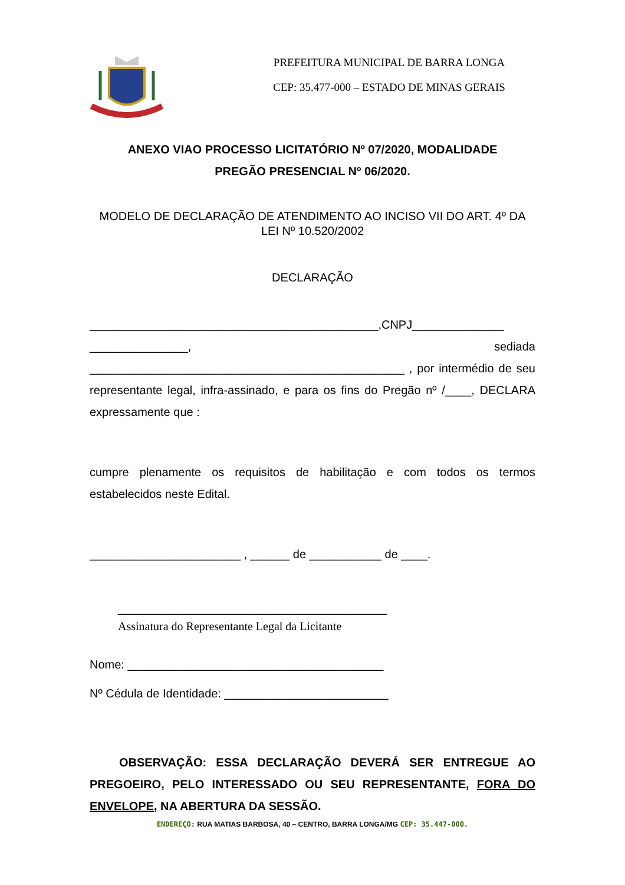PREFEITURA MUNICIPAL DE BARRA LONGA
CEP: 35.477-000 – ESTADO DE MINAS GERAIS
ANEXO VIAO PROCESSO LICITATÓRIO Nº 07/2020, MODALIDADE
PREGÃO PRESENCIAL Nº 06/2020.
MODELO DE DECLARAÇÃO DE ATENDIMENTO AO INCISO VII DO ART. 4º DA LEI Nº 10.520/2002
DECLARAÇÃO
____________________________________________,CNPJ______________ _______________, sediada ________________________________________________ , por intermédio de seu representante legal, infra-assinado, e para os fins do Pregão nº /____, DECLARA expressamente que :
cumpre plenamente os requisitos de habilitação e com todos os termos estabelecidos neste Edital.
_______________________ , ______ de ___________ de ____.
_________________________________________
Assinatura do Representante Legal da Licitante
Nome: _______________________________________
Nº Cédula de Identidade: _________________________
OBSERVAÇÃO: ESSA DECLARAÇÃO DEVERÁ SER ENTREGUE AO PREGOEIRO, PELO INTERESSADO OU SEU REPRESENTANTE, FORA DO ENVELOPE, NA ABERTURA DA SESSÃO.
ENDEREÇO: RUA MATIAS BARBOSA, 40 – CENTRO, BARRA LONGA/MG CEP: 35.447-000.